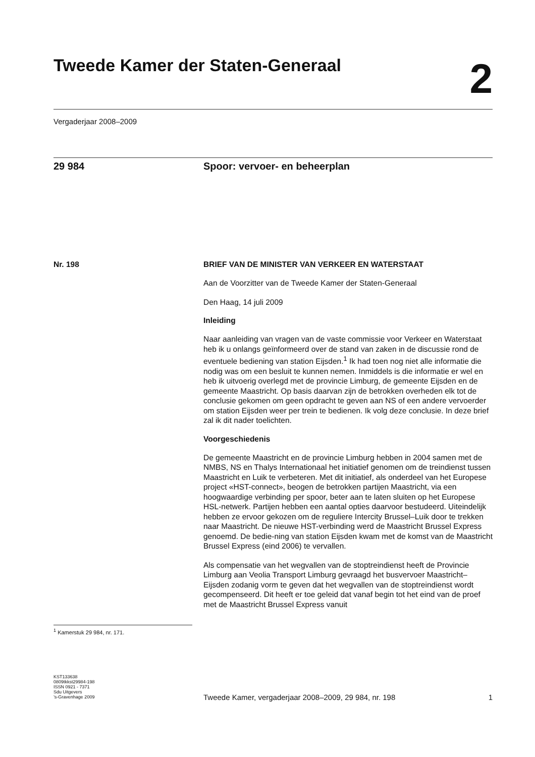Tweede Kamer der Staten-Generaal
2
Vergaderjaar 2008–2009
29 984 Spoor: vervoer- en beheerplan
Nr. 198 BRIEF VAN DE MINISTER VAN VERKEER EN WATERSTAAT
Aan de Voorzitter van de Tweede Kamer der Staten-Generaal
Den Haag, 14 juli 2009
Inleiding
Naar aanleiding van vragen van de vaste commissie voor Verkeer en Waterstaat heb ik u onlangs geïnformeerd over de stand van zaken in de discussie rond de eventuele bediening van station Eijsden.<sup>1</sup> Ik had toen nog niet alle informatie die nodig was om een besluit te kunnen nemen. Inmiddels is die informatie er wel en heb ik uitvoerig overlegd met de provincie Limburg, de gemeente Eijsden en de gemeente Maastricht. Op basis daarvan zijn de betrokken overheden elk tot de conclusie gekomen om geen opdracht te geven aan NS of een andere vervoerder om station Eijsden weer per trein te bedienen. Ik volg deze conclusie. In deze brief zal ik dit nader toelichten.
Voorgeschiedenis
De gemeente Maastricht en de provincie Limburg hebben in 2004 samen met de NMBS, NS en Thalys Internationaal het initiatief genomen om de treindienst tussen Maastricht en Luik te verbeteren. Met dit initiatief, als onderdeel van het Europese project «HST-connect», beogen de betrokken partijen Maastricht, via een hoogwaardige verbinding per spoor, beter aan te laten sluiten op het Europese HSL-netwerk. Partijen hebben een aantal opties daarvoor bestudeerd. Uiteindelijk hebben ze ervoor gekozen om de reguliere Intercity Brussel–Luik door te trekken naar Maastricht. De nieuwe HST-verbinding werd de Maastricht Brussel Express genoemd. De bedie-ning van station Eijsden kwam met de komst van de Maastricht Brussel Express (eind 2006) te vervallen.
Als compensatie van het wegvallen van de stoptreindienst heeft de Provincie Limburg aan Veolia Transport Limburg gevraagd het busvervoer Maastricht–Eijsden zodanig vorm te geven dat het wegvallen van de stoptreindienst wordt gecompenseerd. Dit heeft er toe geleid dat vanaf begin tot het eind van de proef met de Maastricht Brussel Express vanuit
<sup>1</sup> Kamerstuk 29 984, nr. 171.
KST133638
0809tkkst29984-198
ISSN 0921 - 7371
Sdu Uitgevers
’s-Gravenhage 2009
Tweede Kamer, vergaderjaar 2008–2009, 29 984, nr. 198 1